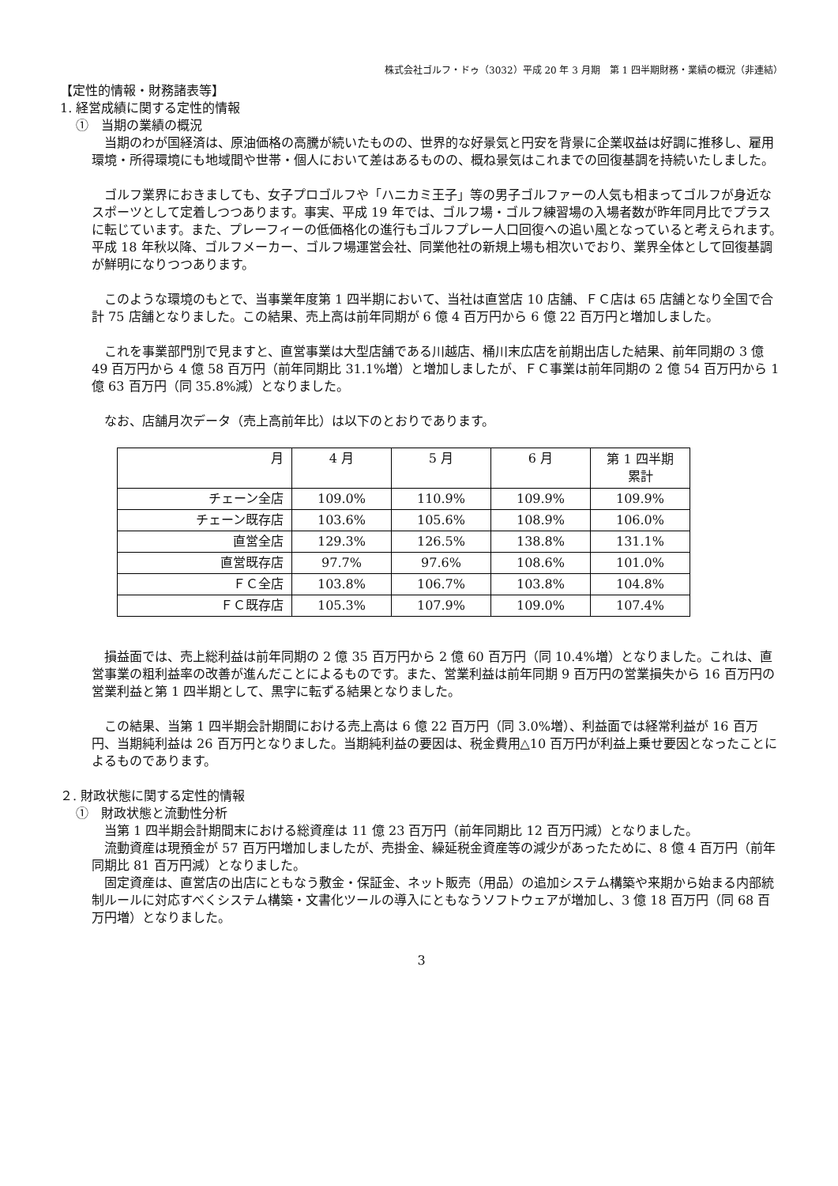株式会社ゴルフ・ドゥ（3032）平成 20 年 3 月期　第 1 四半期財務・業績の概況（非連結）
【定性的情報・財務諸表等】
1. 経営成績に関する定性的情報
①　当期の業績の概況
　当期のわが国経済は、原油価格の高騰が続いたものの、世界的な好景気と円安を背景に企業収益は好調に推移し、雇用環境・所得環境にも地域間や世帯・個人において差はあるものの、概ね景気はこれまでの回復基調を持続いたしました。
　ゴルフ業界におきましても、女子プロゴルフや「ハニカミ王子」等の男子ゴルファーの人気も相まってゴルフが身近なスポーツとして定着しつつあります。事実、平成 19 年では、ゴルフ場・ゴルフ練習場の入場者数が昨年同月比でプラスに転じています。また、プレーフィーの低価格化の進行もゴルフプレー人口回復への追い風となっていると考えられます。平成 18 年秋以降、ゴルフメーカー、ゴルフ場運営会社、同業他社の新規上場も相次いでおり、業界全体として回復基調が鮮明になりつつあります。
　このような環境のもとで、当事業年度第 1 四半期において、当社は直営店 10 店舗、ＦＣ店は 65 店舗となり全国で合計 75 店舗となりました。この結果、売上高は前年同期が 6 億 4 百万円から 6 億 22 百万円と増加しました。
　これを事業部門別で見ますと、直営事業は大型店舗である川越店、桶川末広店を前期出店した結果、前年同期の 3 億 49 百万円から 4 億 58 百万円（前年同期比 31.1%増）と増加しましたが、ＦＣ事業は前年同期の 2 億 54 百万円から 1 億 63 百万円（同 35.8%減）となりました。
　なお、店舗月次データ（売上高前年比）は以下のとおりであります。
| 月 | 4 月 | 5 月 | 6 月 | 第 1 四半期 累計 |
| --- | --- | --- | --- | --- |
| チェーン全店 | 109.0% | 110.9% | 109.9% | 109.9% |
| チェーン既存店 | 103.6% | 105.6% | 108.9% | 106.0% |
| 直営全店 | 129.3% | 126.5% | 138.8% | 131.1% |
| 直営既存店 | 97.7% | 97.6% | 108.6% | 101.0% |
| ＦＣ全店 | 103.8% | 106.7% | 103.8% | 104.8% |
| ＦＣ既存店 | 105.3% | 107.9% | 109.0% | 107.4% |
　損益面では、売上総利益は前年同期の 2 億 35 百万円から 2 億 60 百万円（同 10.4%増）となりました。これは、直営事業の粗利益率の改善が進んだことによるものです。また、営業利益は前年同期 9 百万円の営業損失から 16 百万円の営業利益と第 1 四半期として、黒字に転ずる結果となりました。
　この結果、当第 1 四半期会計期間における売上高は 6 億 22 百万円（同 3.0%増）、利益面では経常利益が 16 百万円、当期純利益は 26 百万円となりました。当期純利益の要因は、税金費用△10 百万円が利益上乗せ要因となったことによるものであります。
２. 財政状態に関する定性的情報
①　財政状態と流動性分析
　当第 1 四半期会計期間末における総資産は 11 億 23 百万円（前年同期比 12 百万円減）となりました。
　流動資産は現預金が 57 百万円増加しましたが、売掛金、繰延税金資産等の減少があったために、8 億 4 百万円（前年同期比 81 百万円減）となりました。
　固定資産は、直営店の出店にともなう敷金・保証金、ネット販売（用品）の追加システム構築や来期から始まる内部統制ルールに対応すべくシステム構築・文書化ツールの導入にともなうソフトウェアが増加し、3 億 18 百万円（同 68 百万円増）となりました。
3